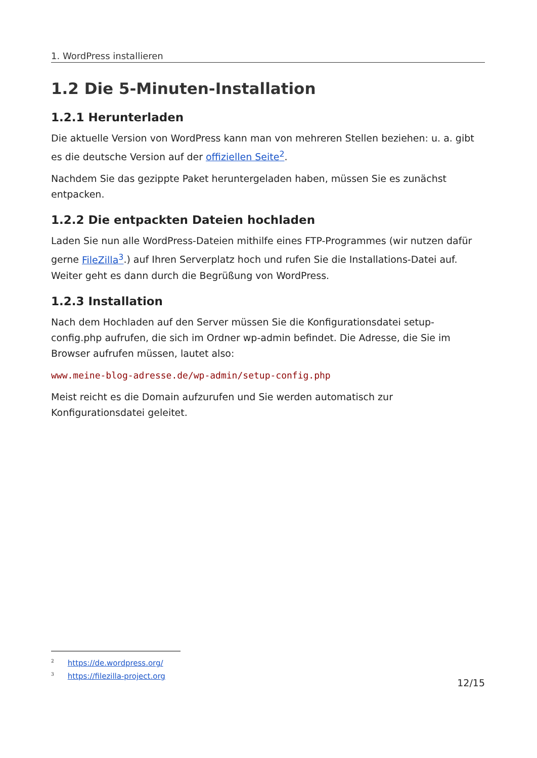1. WordPress installieren
1.2 Die 5-Minuten-Installation
1.2.1 Herunterladen
Die aktuelle Version von WordPress kann man von mehreren Stellen beziehen: u. a. gibt es die deutsche Version auf der offiziellen Seite<sup>2</sup>.
Nachdem Sie das gezippte Paket heruntergeladen haben, müssen Sie es zunächst entpacken.
1.2.2 Die entpackten Dateien hochladen
Laden Sie nun alle WordPress-Dateien mithilfe eines FTP-Programmes (wir nutzen dafür gerne FileZilla<sup>3</sup>.) auf Ihren Serverplatz hoch und rufen Sie die Installations-Datei auf. Weiter geht es dann durch die Begrüßung von WordPress.
1.2.3 Installation
Nach dem Hochladen auf den Server müssen Sie die Konfigurationsdatei setup-config.php aufrufen, die sich im Ordner wp-admin befindet. Die Adresse, die Sie im Browser aufrufen müssen, lautet also:
www.meine-blog-adresse.de/wp-admin/setup-config.php
Meist reicht es die Domain aufzurufen und Sie werden automatisch zur Konfigurationsdatei geleitet.
<sup>2</sup> https://de.wordpress.org/
<sup>3</sup> https://filezilla-project.org
12/15